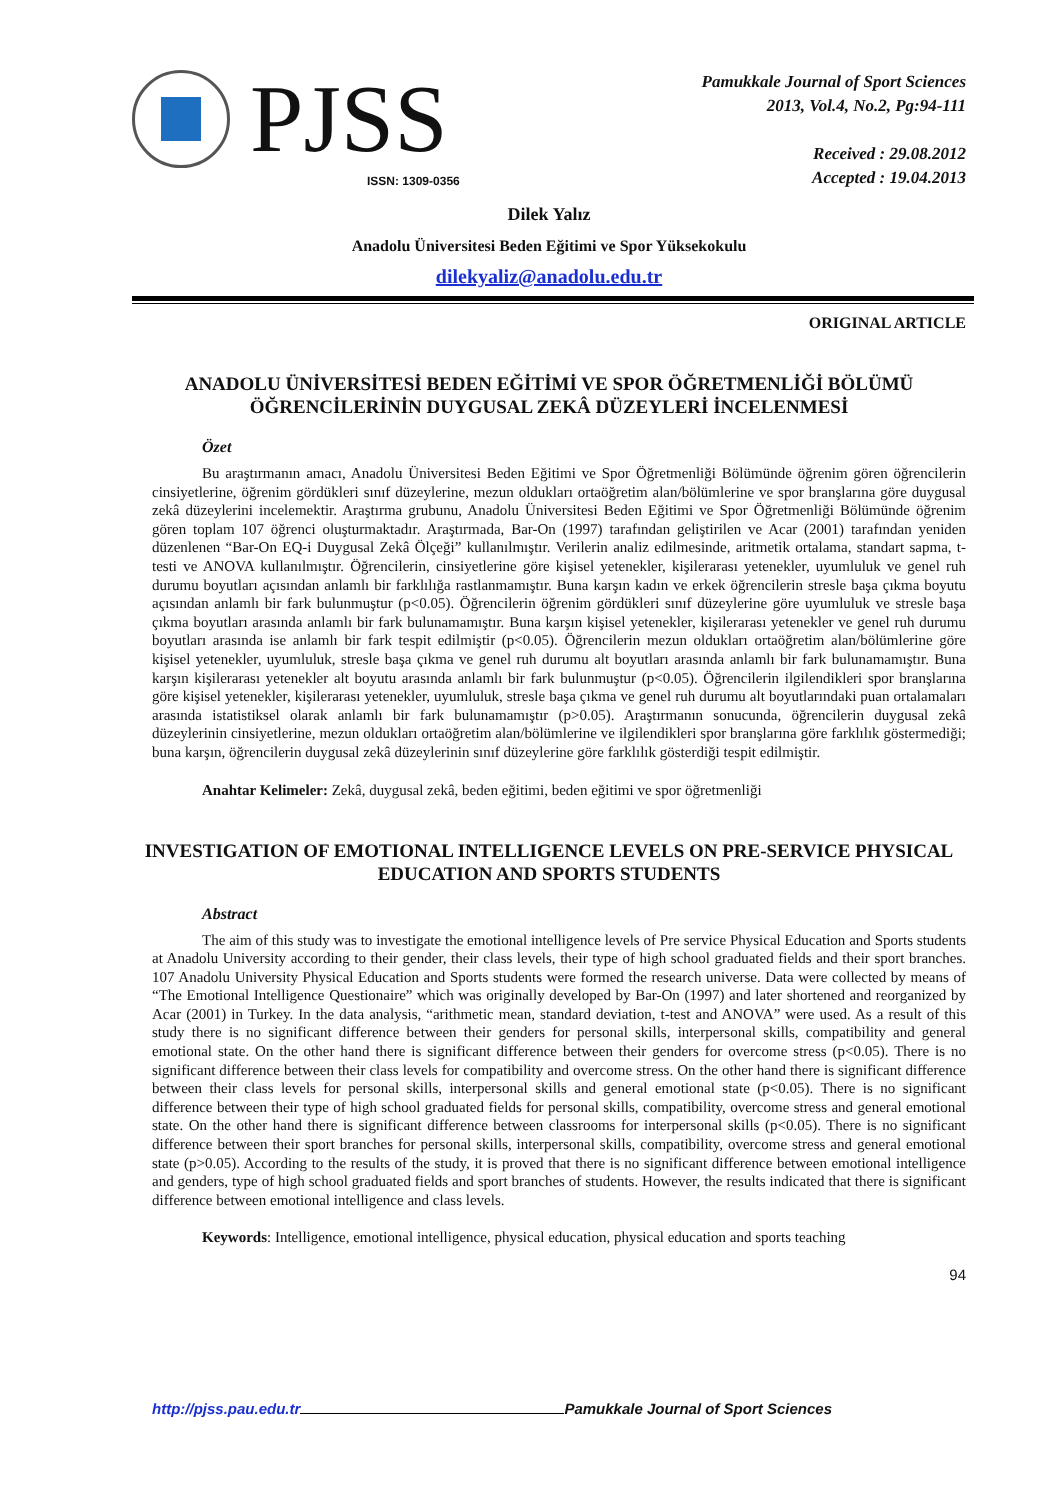PJSS
ISSN: 1309-0356
Pamukkale Journal of Sport Sciences
2013, Vol.4, No.2, Pg:94-111
Received : 29.08.2012
Accepted : 19.04.2013
Dilek Yalız
Anadolu Üniversitesi Beden Eğitimi ve Spor Yüksekokulu
dilekyaliz@anadolu.edu.tr
ORIGINAL ARTICLE
ANADOLU ÜNİVERSİTESİ BEDEN EĞİTİMİ VE SPOR ÖĞRETMENLİĞİ BÖLÜMÜ ÖĞRENCİLERİNİN DUYGUSAL ZEKÂ DÜZEYLERİ İNCELENMESİ
Özet
Bu araştırmanın amacı, Anadolu Üniversitesi Beden Eğitimi ve Spor Öğretmenliği Bölümünde öğrenim gören öğrencilerin cinsiyetlerine, öğrenim gördükleri sınıf düzeylerine, mezun oldukları ortaöğretim alan/bölümlerine ve spor branşlarına göre duygusal zekâ düzeylerini incelemektir. Araştırma grubunu, Anadolu Üniversitesi Beden Eğitimi ve Spor Öğretmenliği Bölümünde öğrenim gören toplam 107 öğrenci oluşturmaktadır. Araştırmada, Bar-On (1997) tarafından geliştirilen ve Acar (2001) tarafından yeniden düzenlenen “Bar-On EQ-i Duygusal Zekâ Ölçeği” kullanılmıştır. Verilerin analiz edilmesinde, aritmetik ortalama, standart sapma, t-testi ve ANOVA kullanılmıştır. Öğrencilerin, cinsiyetlerine göre kişisel yetenekler, kişilerarası yetenekler, uyumluluk ve genel ruh durumu boyutları açısından anlamlı bir farklılığa rastlanmamıştır. Buna karşın kadın ve erkek öğrencilerin stresle başa çıkma boyutu açısından anlamlı bir fark bulunmuştur (p<0.05). Öğrencilerin öğrenim gördükleri sınıf düzeylerine göre uyumluluk ve stresle başa çıkma boyutları arasında anlamlı bir fark bulunamamıştır. Buna karşın kişisel yetenekler, kişilerarası yetenekler ve genel ruh durumu boyutları arasında ise anlamlı bir fark tespit edilmiştir (p<0.05). Öğrencilerin mezun oldukları ortaöğretim alan/bölümlerine göre kişisel yetenekler, uyumluluk, stresle başa çıkma ve genel ruh durumu alt boyutları arasında anlamlı bir fark bulunamamıştır. Buna karşın kişilerarası yetenekler alt boyutu arasında anlamlı bir fark bulunmuştur (p<0.05). Öğrencilerin ilgilendikleri spor branşlarına göre kişisel yetenekler, kişilerarası yetenekler, uyumluluk, stresle başa çıkma ve genel ruh durumu alt boyutlarındaki puan ortalamaları arasında istatistiksel olarak anlamlı bir fark bulunamamıştır (p>0.05). Araştırmanın sonucunda, öğrencilerin duygusal zekâ düzeylerinin cinsiyetlerine, mezun oldukları ortaöğretim alan/bölümlerine ve ilgilendikleri spor branşlarına göre farklılık göstermediği; buna karşın, öğrencilerin duygusal zekâ düzeylerinin sınıf düzeylerine göre farklılık gösterdiği tespit edilmiştir.
Anahtar Kelimeler: Zekâ, duygusal zekâ, beden eğitimi, beden eğitimi ve spor öğretmenliği
INVESTIGATION OF EMOTIONAL INTELLIGENCE LEVELS ON PRE-SERVICE PHYSICAL EDUCATION AND SPORTS STUDENTS
Abstract
The aim of this study was to investigate the emotional intelligence levels of Pre service Physical Education and Sports students at Anadolu University according to their gender, their class levels, their type of high school graduated fields and their sport branches. 107 Anadolu University Physical Education and Sports students were formed the research universe. Data were collected by means of “The Emotional Intelligence Questionaire” which was originally developed by Bar-On (1997) and later shortened and reorganized by Acar (2001) in Turkey. In the data analysis, “arithmetic mean, standard deviation, t-test and ANOVA” were used. As a result of this study there is no significant difference between their genders for personal skills, interpersonal skills, compatibility and general emotional state. On the other hand there is significant difference between their genders for overcome stress (p<0.05). There is no significant difference between their class levels for compatibility and overcome stress. On the other hand there is significant difference between their class levels for personal skills, interpersonal skills and general emotional state (p<0.05). There is no significant difference between their type of high school graduated fields for personal skills, compatibility, overcome stress and general emotional state. On the other hand there is significant difference between classrooms for interpersonal skills (p<0.05). There is no significant difference between their sport branches for personal skills, interpersonal skills, compatibility, overcome stress and general emotional state (p>0.05). According to the results of the study, it is proved that there is no significant difference between emotional intelligence and genders, type of high school graduated fields and sport branches of students. However, the results indicated that there is significant difference between emotional intelligence and class levels.
Keywords: Intelligence, emotional intelligence, physical education, physical education and sports teaching
94
http://pjss.pau.edu.tr Pamukkale Journal of Sport Sciences